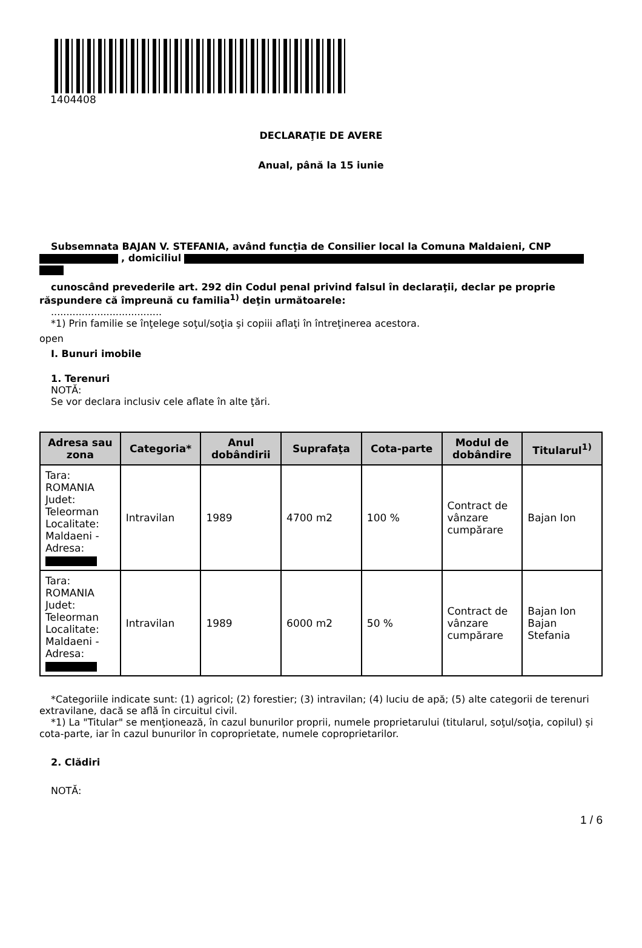1404408
DECLARAŢIE DE AVERE
Anual, până la 15 iunie
Subsemnata BAJAN V. STEFANIA, având funcţia de Consilier local la Comuna Maldaieni, CNP
, domiciliul
cunoscând prevederile art. 292 din Codul penal privind falsul în declaraţii, declar pe proprie răspundere că împreună cu familia<sup>1)</sup> deţin următoarele:
....................................
*1) Prin familie se înţelege soţul/soţia şi copiii aflaţi în întreţinerea acestora.
open
I. Bunuri imobile
1. Terenuri
NOTĂ:
Se vor declara inclusiv cele aflate în alte ţări.
| Adresa sau zona | Categoria* | Anul dobândirii | Suprafaţa | Cota-parte | Modul de dobândire | Titularul<sup>1)</sup> |
| --- | --- | --- | --- | --- | --- | --- |
| Tara: ROMANIA Judet: Teleorman Localitate: Maldaeni - Adresa: | Intravilan | 1989 | 4700 m2 | 100 % | Contract de vânzare cumpărare | Bajan Ion |
| Tara: ROMANIA Judet: Teleorman Localitate: Maldaeni - Adresa: | Intravilan | 1989 | 6000 m2 | 50 % | Contract de vânzare cumpărare | Bajan Ion Bajan Stefania |
*Categoriile indicate sunt: (1) agricol; (2) forestier; (3) intravilan; (4) luciu de apă; (5) alte categorii de terenuri extravilane, dacă se află în circuitul civil.
*1) La "Titular" se menţionează, în cazul bunurilor proprii, numele proprietarului (titularul, soţul/soţia, copilul) și cota-parte, iar în cazul bunurilor în coproprietate, numele coproprietarilor.
2. Clădiri
NOTĂ:
1 / 6